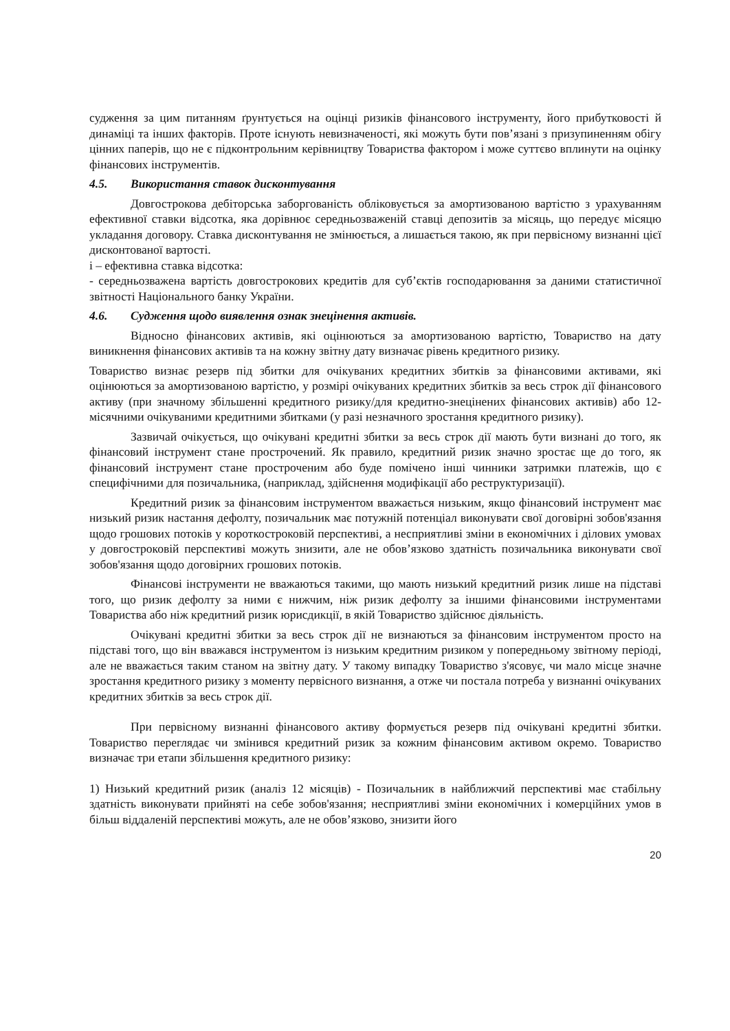судження за цим питанням ґрунтується на оцінці ризиків фінансового інструменту, його прибутковості й динаміці та інших факторів. Проте існують невизначеності, які можуть бути пов’язані з призупиненням обігу цінних паперів, що не є підконтрольним керівництву Товариства фактором і може суттєво вплинути на оцінку фінансових інструментів.
4.5. Використання ставок дисконтування
Довгострокова дебіторська заборгованість обліковується за амортизованою вартістю з урахуванням ефективної ставки відсотка, яка дорівнює середньозваженій ставці депозитів за місяць, що передує місяцю укладання договору. Ставка дисконтування не змінюється, а лишається такою, як при первісному визнанні цієї дисконтованої вартості.
і – ефективна ставка відсотка:
- середньозважена вартість довгострокових кредитів для суб’єктів господарювання за даними статистичної звітності Національного банку України.
4.6. Судження щодо виявлення ознак знецінення активів.
Відносно фінансових активів, які оцінюються за амортизованою вартістю, Товариство на дату виникнення фінансових активів та на кожну звітну дату визначає рівень кредитного ризику.
Товариство визнає резерв під збитки для очікуваних кредитних збитків за фінансовими активами, які оцінюються за амортизованою вартістю, у розмірі очікуваних кредитних збитків за весь строк дії фінансового активу (при значному збільшенні кредитного ризику/для кредитно-знецінених фінансових активів) або 12-місячними очікуваними кредитними збитками (у разі незначного зростання кредитного ризику).
Зазвичай очікується, що очікувані кредитні збитки за весь строк дії мають бути визнані до того, як фінансовий інструмент стане прострочений. Як правило, кредитний ризик значно зростає ще до того, як фінансовий інструмент стане простроченим або буде помічено інші чинники затримки платежів, що є специфічними для позичальника, (наприклад, здійснення модифікації або реструктуризації).
Кредитний ризик за фінансовим інструментом вважається низьким, якщо фінансовий інструмент має низький ризик настання дефолту, позичальник має потужній потенціал виконувати свої договірні зобов'язання щодо грошових потоків у короткостроковій перспективі, а несприятливі зміни в економічних і ділових умовах у довгостроковій перспективі можуть знизити, але не обов’язково здатність позичальника виконувати свої зобов'язання щодо договірних грошових потоків.
Фінансові інструменти не вважаються такими, що мають низький кредитний ризик лише на підставі того, що ризик дефолту за ними є нижчим, ніж ризик дефолту за іншими фінансовими інструментами Товариства або ніж кредитний ризик юрисдикції, в якій Товариство здійснює діяльність.
Очікувані кредитні збитки за весь строк дії не визнаються за фінансовим інструментом просто на підставі того, що він вважався інструментом із низьким кредитним ризиком у попередньому звітному періоді, але не вважається таким станом на звітну дату. У такому випадку Товариство з'ясовує, чи мало місце значне зростання кредитного ризику з моменту первісного визнання, а отже чи постала потреба у визнанні очікуваних кредитних збитків за весь строк дії.
При первісному визнанні фінансового активу формується резерв під очікувані кредитні збитки. Товариство переглядає чи змінився кредитний ризик за кожним фінансовим активом окремо. Товариство визначає три етапи збільшення кредитного ризику:
1) Низький кредитний ризик (аналіз 12 місяців) - Позичальник в найближчий перспективі має стабільну здатність виконувати прийняті на себе зобов'язання; несприятливі зміни економічних і комерційних умов в більш віддаленій перспективі можуть, але не обов’язково, знизити його
20